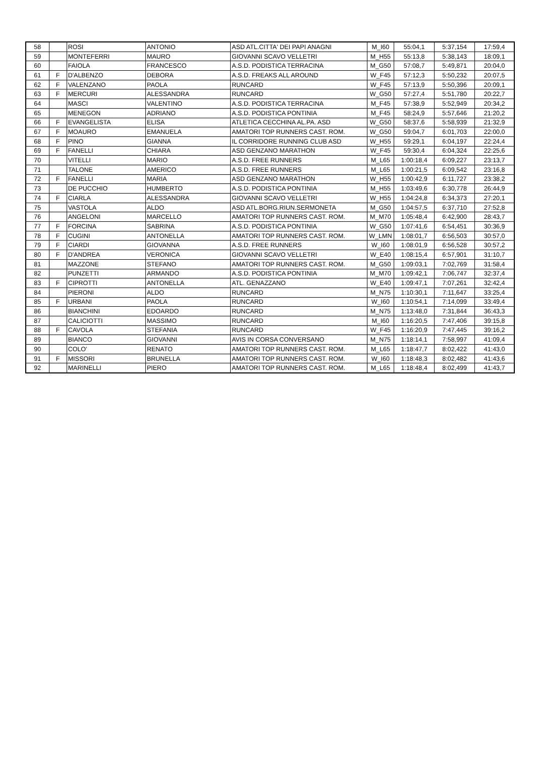| 58 | | ROSI | ANTONIO | ASD ATL.CITTA' DEI PAPI ANAGNI | M_I60 | 55:04,1 | 5:37,154 | 17:59,4 |
| 59 | | MONTEFERRI | MAURO | GIOVANNI SCAVO VELLETRI | M_H55 | 55:13,8 | 5:38,143 | 18:09,1 |
| 60 | | FAIOLA | FRANCESCO | A.S.D. PODISTICA TERRACINA | M_G50 | 57:08,7 | 5:49,871 | 20:04,0 |
| 61 | F | D'ALBENZO | DEBORA | A.S.D. FREAKS ALL AROUND | W_F45 | 57:12,3 | 5:50,232 | 20:07,5 |
| 62 | F | VALENZANO | PAOLA | RUNCARD | W_F45 | 57:13,9 | 5:50,396 | 20:09,1 |
| 63 | F | MERCURI | ALESSANDRA | RUNCARD | W_G50 | 57:27,4 | 5:51,780 | 20:22,7 |
| 64 | | MASCI | VALENTINO | A.S.D. PODISTICA TERRACINA | M_F45 | 57:38,9 | 5:52,949 | 20:34,2 |
| 65 | | MENEGON | ADRIANO | A.S.D. PODISTICA PONTINIA | M_F45 | 58:24,9 | 5:57,646 | 21:20,2 |
| 66 | F | EVANGELISTA | ELISA | ATLETICA CECCHINA AL.PA. ASD | W_G50 | 58:37,6 | 5:58,939 | 21:32,9 |
| 67 | F | MOAURO | EMANUELA | AMATORI TOP RUNNERS CAST. ROM. | W_G50 | 59:04,7 | 6:01,703 | 22:00,0 |
| 68 | F | PINO | GIANNA | IL CORRIDORE RUNNING CLUB ASD | W_H55 | 59:29,1 | 6:04,197 | 22:24,4 |
| 69 | F | FANELLI | CHIARA | ASD GENZANO MARATHON | W_F45 | 59:30,4 | 6:04,324 | 22:25,6 |
| 70 | | VITELLI | MARIO | A.S.D. FREE RUNNERS | M_L65 | 1:00:18,4 | 6:09,227 | 23:13,7 |
| 71 | | TALONE | AMERICO | A.S.D. FREE RUNNERS | M_L65 | 1:00:21,5 | 6:09,542 | 23:16,8 |
| 72 | F | FANELLI | MARIA | ASD GENZANO MARATHON | W_H55 | 1:00:42,9 | 6:11,727 | 23:38,2 |
| 73 | | DE PUCCHIO | HUMBERTO | A.S.D. PODISTICA PONTINIA | M_H55 | 1:03:49,6 | 6:30,778 | 26:44,9 |
| 74 | F | CIARLA | ALESSANDRA | GIOVANNI SCAVO VELLETRI | W_H55 | 1:04:24,8 | 6:34,373 | 27:20,1 |
| 75 | | VASTOLA | ALDO | ASD ATL.BORG.RIUN.SERMONETA | M_G50 | 1:04:57,5 | 6:37,710 | 27:52,8 |
| 76 | | ANGELONI | MARCELLO | AMATORI TOP RUNNERS CAST. ROM. | M_M70 | 1:05:48,4 | 6:42,900 | 28:43,7 |
| 77 | F | FORCINA | SABRINA | A.S.D. PODISTICA PONTINIA | W_G50 | 1:07:41,6 | 6:54,451 | 30:36,9 |
| 78 | F | CUGINI | ANTONELLA | AMATORI TOP RUNNERS CAST. ROM. | W_LMN | 1:08:01,7 | 6:56,503 | 30:57,0 |
| 79 | F | CIARDI | GIOVANNA | A.S.D. FREE RUNNERS | W_I60 | 1:08:01,9 | 6:56,528 | 30:57,2 |
| 80 | F | D'ANDREA | VERONICA | GIOVANNI SCAVO VELLETRI | W_E40 | 1:08:15,4 | 6:57,901 | 31:10,7 |
| 81 | | MAZZONE | STEFANO | AMATORI TOP RUNNERS CAST. ROM. | M_G50 | 1:09:03,1 | 7:02,769 | 31:58,4 |
| 82 | | PUNZETTI | ARMANDO | A.S.D. PODISTICA PONTINIA | M_M70 | 1:09:42,1 | 7:06,747 | 32:37,4 |
| 83 | F | CIPROTTI | ANTONELLA | ATL. GENAZZANO | W_E40 | 1:09:47,1 | 7:07,261 | 32:42,4 |
| 84 | | PIERONI | ALDO | RUNCARD | M_N75 | 1:10:30,1 | 7:11,647 | 33:25,4 |
| 85 | F | URBANI | PAOLA | RUNCARD | W_I60 | 1:10:54,1 | 7:14,099 | 33:49,4 |
| 86 | | BIANCHINI | EDOARDO | RUNCARD | M_N75 | 1:13:48,0 | 7:31,844 | 36:43,3 |
| 87 | | CALICIOTTI | MASSIMO | RUNCARD | M_I60 | 1:16:20,5 | 7:47,406 | 39:15,8 |
| 88 | F | CAVOLA | STEFANIA | RUNCARD | W_F45 | 1:16:20,9 | 7:47,445 | 39:16,2 |
| 89 | | BIANCO | GIOVANNI | AVIS IN CORSA CONVERSANO | M_N75 | 1:18:14,1 | 7:58,997 | 41:09,4 |
| 90 | | COLO' | RENATO | AMATORI TOP RUNNERS CAST. ROM. | M_L65 | 1:18:47,7 | 8:02,422 | 41:43,0 |
| 91 | F | MISSORI | BRUNELLA | AMATORI TOP RUNNERS CAST. ROM. | W_I60 | 1:18:48,3 | 8:02,482 | 41:43,6 |
| 92 | | MARINELLI | PIERO | AMATORI TOP RUNNERS CAST. ROM. | M_L65 | 1:18:48,4 | 8:02,499 | 41:43,7 |